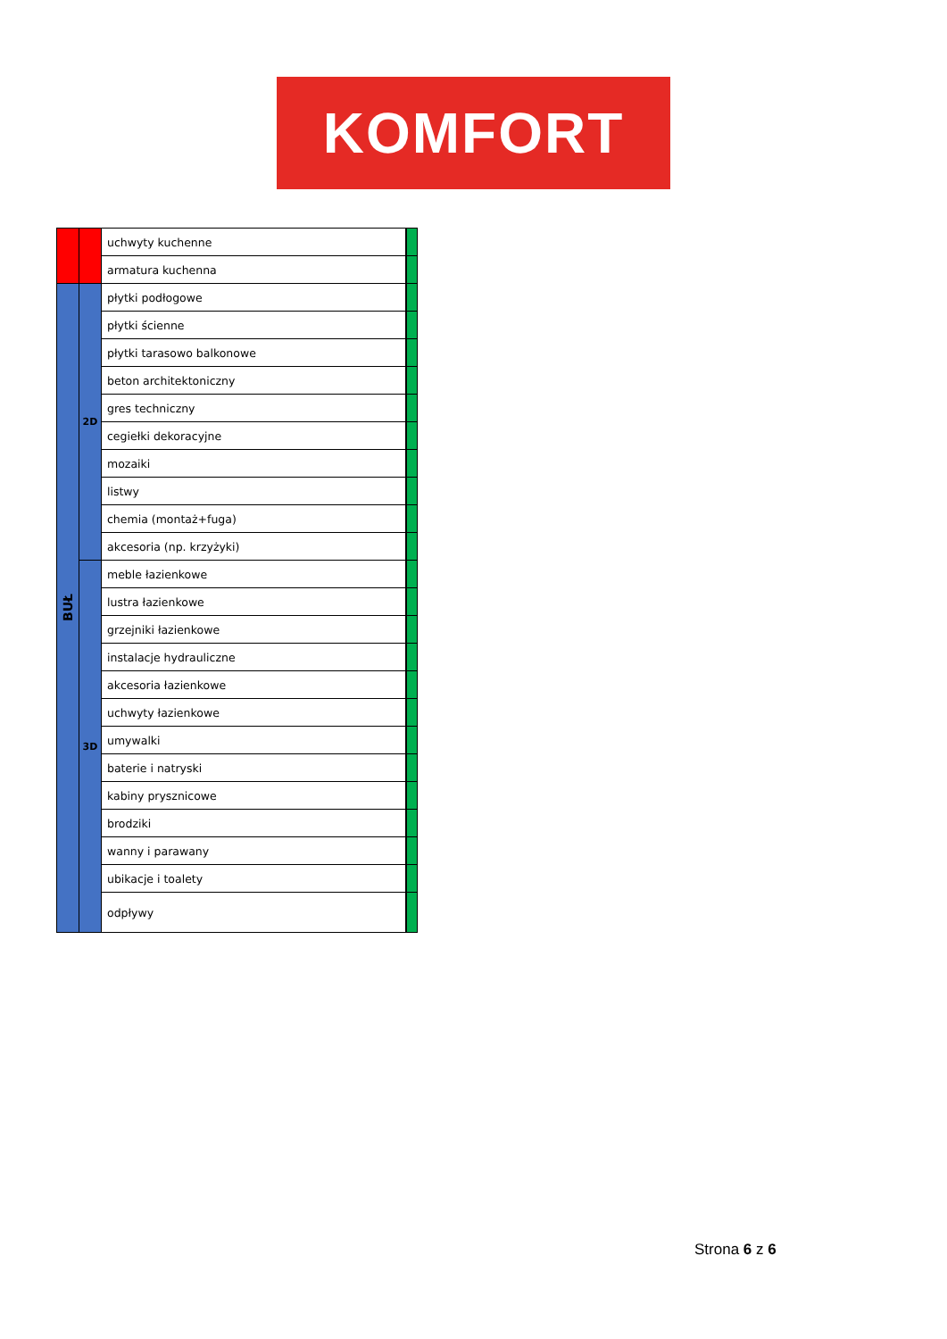KOMFORT
| | | uchwyty kuchenne | |
| | | armatura kuchenna | |
| BUŁ | 2D | płytki podłogowe | |
| | | płytki ścienne | |
| | | płytki tarasowo balkonowe | |
| | | beton architektoniczny | |
| | | gres techniczny | |
| | | cegiełki dekoracyjne | |
| | | mozaiki | |
| | | listwy | |
| | | chemia (montaż+fuga) | |
| | | akcesoria (np. krzyżyki) | |
| | 3D | meble łazienkowe | |
| | | lustra łazienkowe | |
| | | grzejniki łazienkowe | |
| | | instalacje hydrauliczne | |
| | | akcesoria łazienkowe | |
| | | uchwyty łazienkowe | |
| | | umywalki | |
| | | baterie i natryski | |
| | | kabiny prysznicowe | |
| | | brodziki | |
| | | wanny i parawany | |
| | | ubikacje i toalety | |
| | | odpływy | |
Strona 6 z 6